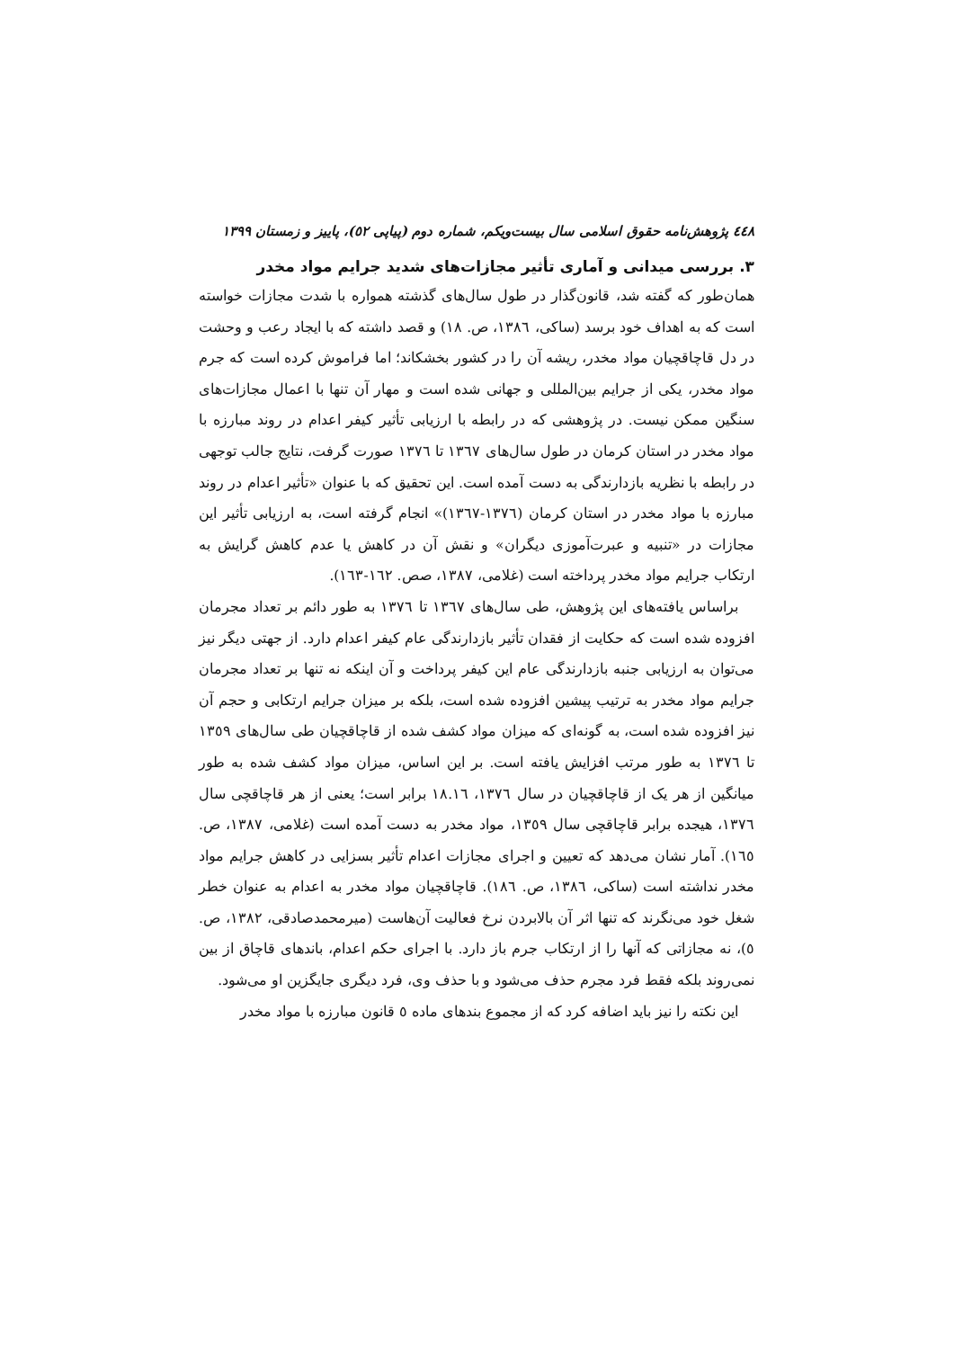٤٤٨ پژوهش‌نامه حقوق اسلامی سال بیست‌ویکم، شماره دوم (پیاپی ٥٢)، پاییز و زمستان ١٣٩٩
٣. بررسی میدانی و آماری تأثیر مجازات‌های شدید جرایم مواد مخدر
همان‌طور که گفته شد، قانون‌گذار در طول سال‌های گذشته همواره با شدت مجازات خواسته است که به اهداف خود برسد (ساکی، ١٣٨٦، ص. ١٨) و قصد داشته که با ایجاد رعب و وحشت در دل قاچاقچیان مواد مخدر، ریشه آن را در کشور بخشکاند؛ اما فراموش کرده است که جرم مواد مخدر، یکی از جرایم بین‌المللی و جهانی شده است و مهار آن تنها با اعمال مجازات‌های سنگین ممکن نیست. در پژوهشی که در رابطه با ارزیابی تأثیر کیفر اعدام در روند مبارزه با مواد مخدر در استان کرمان در طول سال‌های ١٣٦٧ تا ١٣٧٦ صورت گرفت، نتایج جالب توجهی در رابطه با نظریه بازدارندگی به دست آمده است. این تحقیق که با عنوان «تأثیر اعدام در روند مبارزه با مواد مخدر در استان کرمان (١٣٧٦-١٣٦٧)» انجام گرفته است، به ارزیابی تأثیر این مجازات در «تنبیه و عبرت‌آموزی دیگران» و نقش آن در کاهش یا عدم کاهش گرایش به ارتکاب جرایم مواد مخدر پرداخته است (غلامی، ١٣٨٧، صص. ١٦٢-١٦٣).
براساس یافته‌های این پژوهش، طی سال‌های ١٣٦٧ تا ١٣٧٦ به طور دائم بر تعداد مجرمان افزوده شده است که حکایت از فقدان تأثیر بازدارندگی عام کیفر اعدام دارد. از جهتی دیگر نیز می‌توان به ارزیابی جنبه بازدارندگی عام این کیفر پرداخت و آن اینکه نه تنها بر تعداد مجرمان جرایم مواد مخدر به ترتیب پیشین افزوده شده است، بلکه بر میزان جرایم ارتکابی و حجم آن نیز افزوده شده است، به گونه‌ای که میزان مواد کشف شده از قاچاقچیان طی سال‌های ١٣٥٩ تا ١٣٧٦ به طور مرتب افزایش یافته است. بر این اساس، میزان مواد کشف شده به طور میانگین از هر یک از قاچاقچیان در سال ١٣٧٦، ١٨.١٦ برابر است؛ یعنی از هر قاچاقچی سال ١٣٧٦، هیجده برابر قاچاقچی سال ١٣٥٩، مواد مخدر به دست آمده است (غلامی، ١٣٨٧، ص. ١٦٥). آمار نشان می‌دهد که تعیین و اجرای مجازات اعدام تأثیر بسزایی در کاهش جرایم مواد مخدر نداشته است (ساکی، ١٣٨٦، ص. ١٨٦). قاچاقچیان مواد مخدر به اعدام به عنوان خطر شغل خود می‌نگرند که تنها اثر آن بالابردن نرخ فعالیت آن‌هاست (میرمحمدصادقی، ١٣٨٢، ص. ٥)، نه مجازاتی که آنها را از ارتکاب جرم باز دارد. با اجرای حکم اعدام، باندهای قاچاق از بین نمی‌روند بلکه فقط فرد مجرم حذف می‌شود و با حذف وی، فرد دیگری جایگزین او می‌شود.
این نکته را نیز باید اضافه کرد که از مجموع بندهای ماده ٥ قانون مبارزه با مواد مخدر